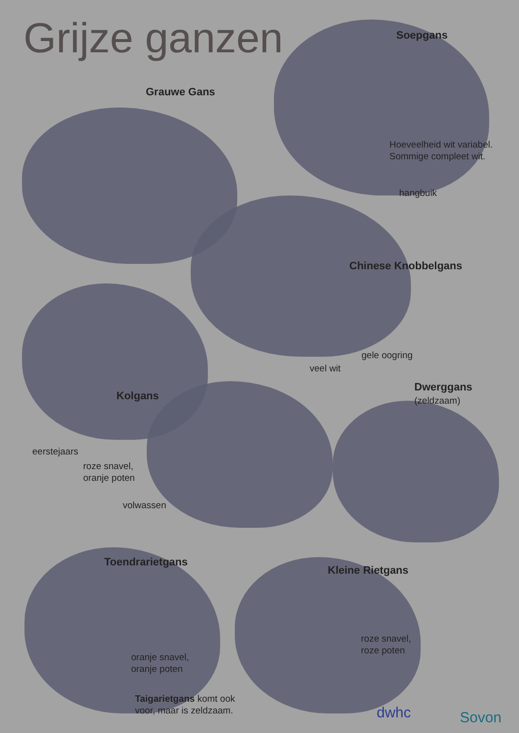Grijze ganzen Soepgans
Grauwe Gans
Hoeveelheid wit variabel.
Sommige compleet wit.
hangbuik
Chinese Knobbelgans
gele oogring
veel wit
Dwerggans
(zeldzaam)
Kolgans
eerstejaars
roze snavel,
oranje poten
volwassen
Toendrarietgans
Kleine Rietgans
roze snavel,
roze poten
oranje snavel,
oranje poten
Taigarietgans komt ook
voor, maar is zeldzaam.
dwhc Sovon